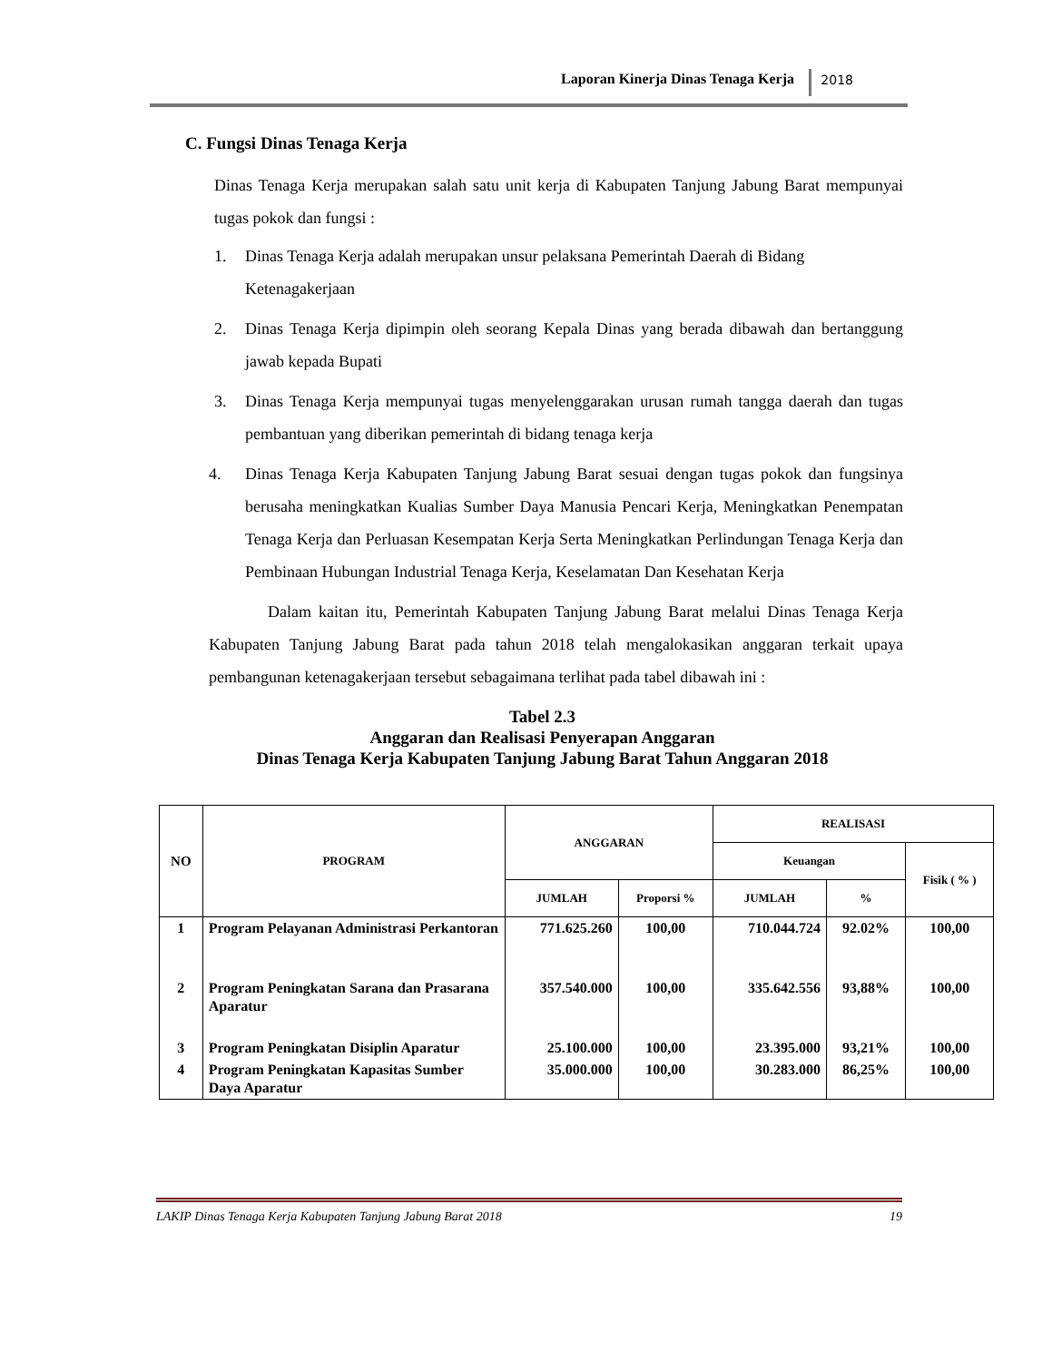Laporan Kinerja Dinas Tenaga Kerja 2018
C. Fungsi Dinas Tenaga Kerja
Dinas Tenaga Kerja merupakan salah satu unit kerja di Kabupaten Tanjung Jabung Barat mempunyai tugas pokok dan fungsi :
1. Dinas Tenaga Kerja adalah merupakan unsur pelaksana Pemerintah Daerah di Bidang Ketenagakerjaan
2. Dinas Tenaga Kerja dipimpin oleh seorang Kepala Dinas yang berada dibawah dan bertanggung jawab kepada Bupati
3. Dinas Tenaga Kerja mempunyai tugas menyelenggarakan urusan rumah tangga daerah dan tugas pembantuan yang diberikan pemerintah di bidang tenaga kerja
4. Dinas Tenaga Kerja Kabupaten Tanjung Jabung Barat sesuai dengan tugas pokok dan fungsinya berusaha meningkatkan Kualias Sumber Daya Manusia Pencari Kerja, Meningkatkan Penempatan Tenaga Kerja dan Perluasan Kesempatan Kerja Serta Meningkatkan Perlindungan Tenaga Kerja dan Pembinaan Hubungan Industrial Tenaga Kerja, Keselamatan Dan Kesehatan Kerja
Dalam kaitan itu, Pemerintah Kabupaten Tanjung Jabung Barat melalui Dinas Tenaga Kerja Kabupaten Tanjung Jabung Barat pada tahun 2018 telah mengalokasikan anggaran terkait upaya pembangunan ketenagakerjaan tersebut sebagaimana terlihat pada tabel dibawah ini :
Tabel 2.3
Anggaran dan Realisasi Penyerapan Anggaran
Dinas Tenaga Kerja Kabupaten Tanjung Jabung Barat Tahun Anggaran 2018
| NO | PROGRAM | ANGGARAN | | REALISASI | | |
| --- | --- | --- | --- | --- | --- | --- |
| | | | | Keuangan | | Fisik ( % ) |
| | | JUMLAH | Proporsi % | JUMLAH | % | |
| 1 | Program Pelayanan Administrasi Perkantoran | 771.625.260 | 100,00 | 710.044.724 | 92.02% | 100,00 |
| 2 | Program Peningkatan Sarana dan Prasarana Aparatur | 357.540.000 | 100,00 | 335.642.556 | 93,88% | 100,00 |
| 3 | Program Peningkatan Disiplin Aparatur | 25.100.000 | 100,00 | 23.395.000 | 93,21% | 100,00 |
| 4 | Program Peningkatan Kapasitas Sumber Daya Aparatur | 35.000.000 | 100,00 | 30.283.000 | 86,25% | 100,00 |
LAKIP Dinas Tenaga Kerja Kabupaten Tanjung Jabung Barat 2018 19